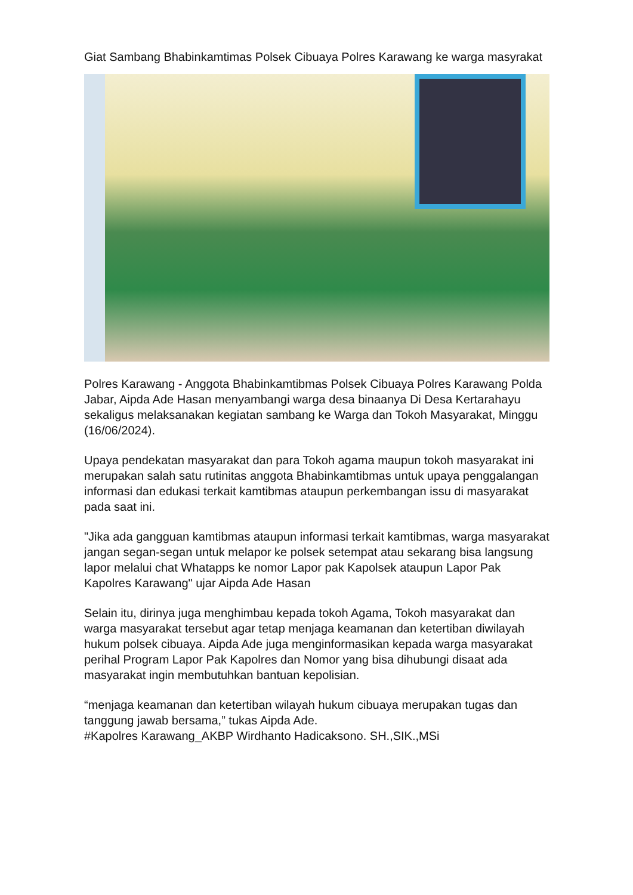Giat Sambang Bhabinkamtimas Polsek Cibuaya Polres Karawang ke warga masyrakat
Polres Karawang - Anggota Bhabinkamtibmas Polsek Cibuaya Polres Karawang Polda Jabar, Aipda Ade Hasan menyambangi warga desa binaanya Di Desa Kertarahayu sekaligus melaksanakan kegiatan sambang ke Warga dan Tokoh Masyarakat, Minggu (16/06/2024).
Upaya pendekatan masyarakat dan para Tokoh agama maupun tokoh masyarakat ini merupakan salah satu rutinitas anggota Bhabinkamtibmas untuk upaya penggalangan informasi dan edukasi terkait kamtibmas ataupun perkembangan issu di masyarakat pada saat ini.
"Jika ada gangguan kamtibmas ataupun informasi terkait kamtibmas, warga masyarakat jangan segan-segan untuk melapor ke polsek setempat atau sekarang bisa langsung lapor melalui chat Whatapps ke nomor Lapor pak Kapolsek ataupun Lapor Pak Kapolres Karawang" ujar Aipda Ade Hasan
Selain itu, dirinya juga menghimbau kepada tokoh Agama, Tokoh masyarakat dan warga masyarakat tersebut agar tetap menjaga keamanan dan ketertiban diwilayah hukum polsek cibuaya. Aipda Ade juga menginformasikan kepada warga masyarakat perihal Program Lapor Pak Kapolres dan Nomor yang bisa dihubungi disaat ada masyarakat ingin membutuhkan bantuan kepolisian.
“menjaga keamanan dan ketertiban wilayah hukum cibuaya merupakan tugas dan tanggung jawab bersama,” tukas Aipda Ade.
#Kapolres Karawang_AKBP Wirdhanto Hadicaksono. SH.,SIK.,MSi